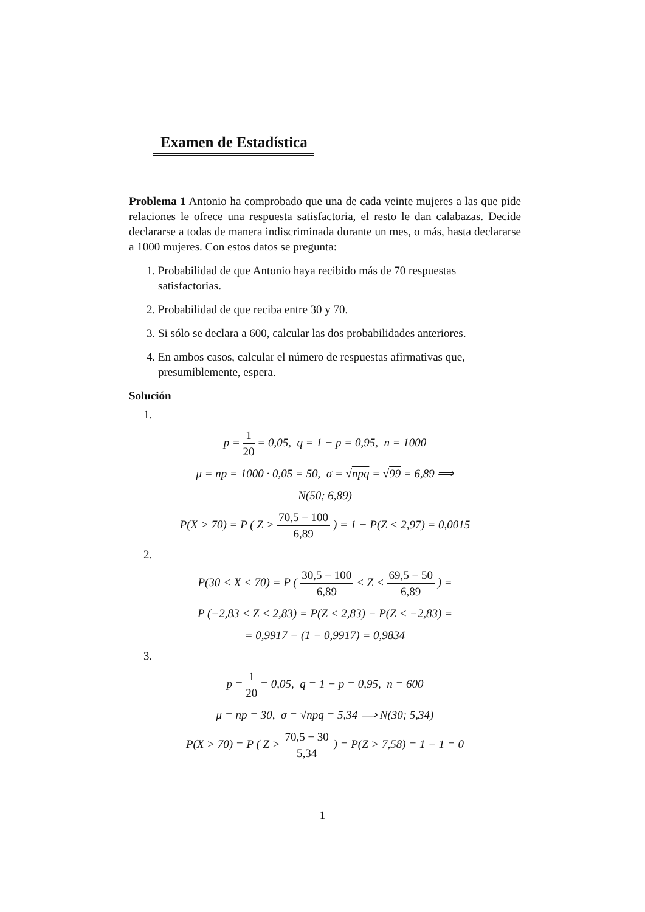Examen de Estadística
Problema 1 Antonio ha comprobado que una de cada veinte mujeres a las que pide relaciones le ofrece una respuesta satisfactoria, el resto le dan calabazas. Decide declararse a todas de manera indiscriminada durante un mes, o más, hasta declararse a 1000 mujeres. Con estos datos se pregunta:
1. Probabilidad de que Antonio haya recibido más de 70 respuestas satisfactorias.
2. Probabilidad de que reciba entre 30 y 70.
3. Si sólo se declara a 600, calcular las dos probabilidades anteriores.
4. En ambos casos, calcular el número de respuestas afirmativas que, presumiblemente, espera.
Solución
1.
p = 1 20 = 0,05, q = 1 − p = 0,95, n = 1000
μ = np = 1000 · 0,05 = 50, σ = √npq = √99 = 6,89 ⟹
N(50; 6,89)
P(X > 70) = P ( Z > 70,5 − 100 6,89 ) = 1 − P(Z < 2,97) = 0,0015
2.
P(30 < X < 70) = P ( 30,5 − 100 6,89 < Z < 69,5 − 50 6,89 ) =
P (−2,83 < Z < 2,83) = P(Z < 2,83) − P(Z < −2,83) =
= 0,9917 − (1 − 0,9917) = 0,9834
3.
p = 1 20 = 0,05, q = 1 − p = 0,95, n = 600
μ = np = 30, σ = √npq = 5,34 ⟹ N(30; 5,34)
P(X > 70) = P ( Z > 70,5 − 30 5,34 ) = P(Z > 7,58) = 1 − 1 = 0
1